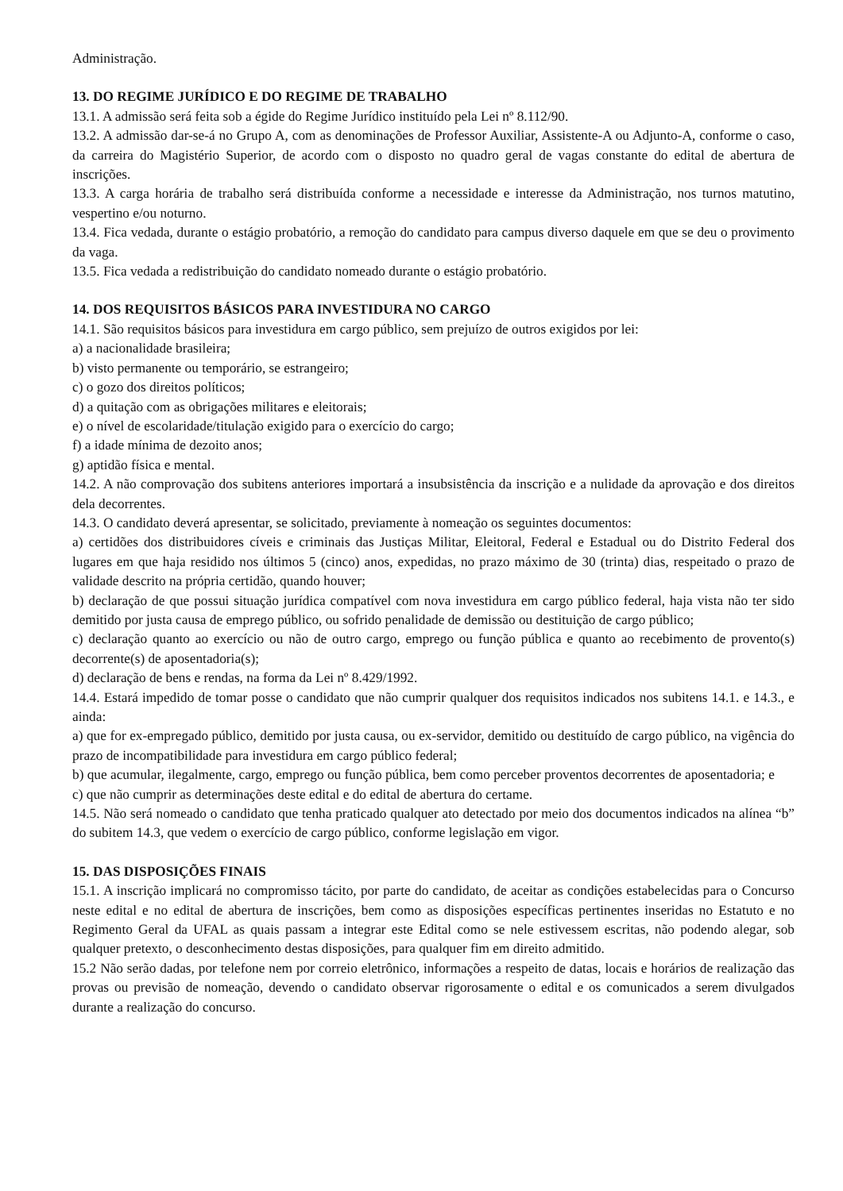Administração.
13. DO REGIME JURÍDICO E DO REGIME DE TRABALHO
13.1. A admissão será feita sob a égide do Regime Jurídico instituído pela Lei nº 8.112/90.
13.2. A admissão dar-se-á no Grupo A, com as denominações de Professor Auxiliar, Assistente-A ou Adjunto-A, conforme o caso, da carreira do Magistério Superior, de acordo com o disposto no quadro geral de vagas constante do edital de abertura de inscrições.
13.3. A carga horária de trabalho será distribuída conforme a necessidade e interesse da Administração, nos turnos matutino, vespertino e/ou noturno.
13.4. Fica vedada, durante o estágio probatório, a remoção do candidato para campus diverso daquele em que se deu o provimento da vaga.
13.5. Fica vedada a redistribuição do candidato nomeado durante o estágio probatório.
14. DOS REQUISITOS BÁSICOS PARA INVESTIDURA NO CARGO
14.1. São requisitos básicos para investidura em cargo público, sem prejuízo de outros exigidos por lei:
a) a nacionalidade brasileira;
b) visto permanente ou temporário, se estrangeiro;
c) o gozo dos direitos políticos;
d) a quitação com as obrigações militares e eleitorais;
e) o nível de escolaridade/titulação exigido para o exercício do cargo;
f) a idade mínima de dezoito anos;
g) aptidão física e mental.
14.2. A não comprovação dos subitens anteriores importará a insubsistência da inscrição e a nulidade da aprovação e dos direitos dela decorrentes.
14.3. O candidato deverá apresentar, se solicitado, previamente à nomeação os seguintes documentos:
a) certidões dos distribuidores cíveis e criminais das Justiças Militar, Eleitoral, Federal e Estadual ou do Distrito Federal dos lugares em que haja residido nos últimos 5 (cinco) anos, expedidas, no prazo máximo de 30 (trinta) dias, respeitado o prazo de validade descrito na própria certidão, quando houver;
b) declaração de que possui situação jurídica compatível com nova investidura em cargo público federal, haja vista não ter sido demitido por justa causa de emprego público, ou sofrido penalidade de demissão ou destituição de cargo público;
c) declaração quanto ao exercício ou não de outro cargo, emprego ou função pública e quanto ao recebimento de provento(s) decorrente(s) de aposentadoria(s);
d) declaração de bens e rendas, na forma da Lei nº 8.429/1992.
14.4. Estará impedido de tomar posse o candidato que não cumprir qualquer dos requisitos indicados nos subitens 14.1. e 14.3., e ainda:
a) que for ex-empregado público, demitido por justa causa, ou ex-servidor, demitido ou destituído de cargo público, na vigência do prazo de incompatibilidade para investidura em cargo público federal;
b) que acumular, ilegalmente, cargo, emprego ou função pública, bem como perceber proventos decorrentes de aposentadoria; e
c) que não cumprir as determinações deste edital e do edital de abertura do certame.
14.5. Não será nomeado o candidato que tenha praticado qualquer ato detectado por meio dos documentos indicados na alínea “b” do subitem 14.3, que vedem o exercício de cargo público, conforme legislação em vigor.
15. DAS DISPOSIÇÕES FINAIS
15.1. A inscrição implicará no compromisso tácito, por parte do candidato, de aceitar as condições estabelecidas para o Concurso neste edital e no edital de abertura de inscrições, bem como as disposições específicas pertinentes inseridas no Estatuto e no Regimento Geral da UFAL as quais passam a integrar este Edital como se nele estivessem escritas, não podendo alegar, sob qualquer pretexto, o desconhecimento destas disposições, para qualquer fim em direito admitido.
15.2 Não serão dadas, por telefone nem por correio eletrônico, informações a respeito de datas, locais e horários de realização das provas ou previsão de nomeação, devendo o candidato observar rigorosamente o edital e os comunicados a serem divulgados durante a realização do concurso.